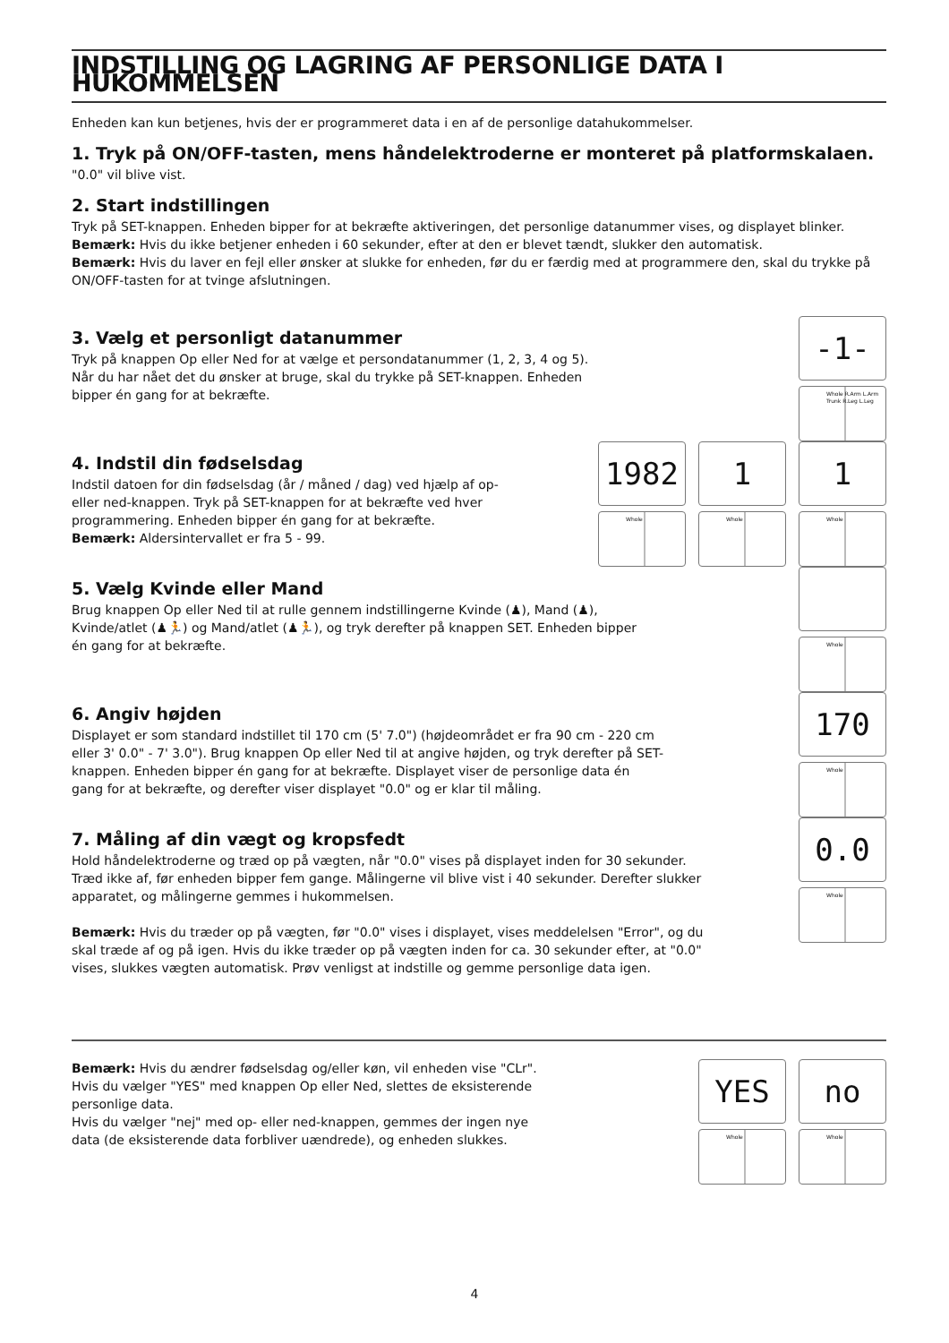INDSTILLING OG LAGRING AF PERSONLIGE DATA I HUKOMMELSEN
Enheden kan kun betjenes, hvis der er programmeret data i en af de personlige datahukommelser.
1. Tryk på ON/OFF-tasten, mens håndelektroderne er monteret på platformskalaen.
"0.0" vil blive vist.
2. Start indstillingen
Tryk på SET-knappen. Enheden bipper for at bekræfte aktiveringen, det personlige datanummer vises, og displayet blinker.
Bemærk: Hvis du ikke betjener enheden i 60 sekunder, efter at den er blevet tændt, slukker den automatisk.
Bemærk: Hvis du laver en fejl eller ønsker at slukke for enheden, før du er færdig med at programmere den, skal du trykke på ON/OFF-tasten for at tvinge afslutningen.
3. Vælg et personligt datanummer
Tryk på knappen Op eller Ned for at vælge et persondatanummer (1, 2, 3, 4 og 5).
Når du har nået det du ønsker at bruge, skal du trykke på SET-knappen. Enheden
bipper én gang for at bekræfte.
-1-
Whole R.Arm L.Arm Trunk R.Leg L.Leg
4. Indstil din fødselsdag
Indstil datoen for din fødselsdag (år / måned / dag) ved hjælp af op-
eller ned-knappen. Tryk på SET-knappen for at bekræfte ved hver
programmering. Enheden bipper én gang for at bekræfte.
Bemærk: Aldersintervallet er fra 5 - 99.
1982
Whole
1
Whole
1
Whole
5. Vælg Kvinde eller Mand
Brug knappen Op eller Ned til at rulle gennem indstillingerne Kvinde (♟), Mand (♟),
Kvinde/atlet (♟🏃) og Mand/atlet (♟🏃), og tryk derefter på knappen SET. Enheden bipper
én gang for at bekræfte.
Whole
6. Angiv højden
Displayet er som standard indstillet til 170 cm (5' 7.0") (højdeområdet er fra 90 cm - 220 cm
eller 3' 0.0" - 7' 3.0"). Brug knappen Op eller Ned til at angive højden, og tryk derefter på SET-
knappen. Enheden bipper én gang for at bekræfte. Displayet viser de personlige data én
gang for at bekræfte, og derefter viser displayet "0.0" og er klar til måling.
170
Whole
7. Måling af din vægt og kropsfedt
Hold håndelektroderne og træd op på vægten, når "0.0" vises på displayet inden for 30 sekunder.
Træd ikke af, før enheden bipper fem gange. Målingerne vil blive vist i 40 sekunder. Derefter slukker
apparatet, og målingerne gemmes i hukommelsen.
Bemærk: Hvis du træder op på vægten, før "0.0" vises i displayet, vises meddelelsen "Error", og du
skal træde af og på igen. Hvis du ikke træder op på vægten inden for ca. 30 sekunder efter, at "0.0"
vises, slukkes vægten automatisk. Prøv venligst at indstille og gemme personlige data igen.
0.0
Whole
Bemærk: Hvis du ændrer fødselsdag og/eller køn, vil enheden vise "CLr".
Hvis du vælger "YES" med knappen Op eller Ned, slettes de eksisterende
personlige data.
Hvis du vælger "nej" med op- eller ned-knappen, gemmes der ingen nye
data (de eksisterende data forbliver uændrede), og enheden slukkes.
YES
Whole
no
Whole
4